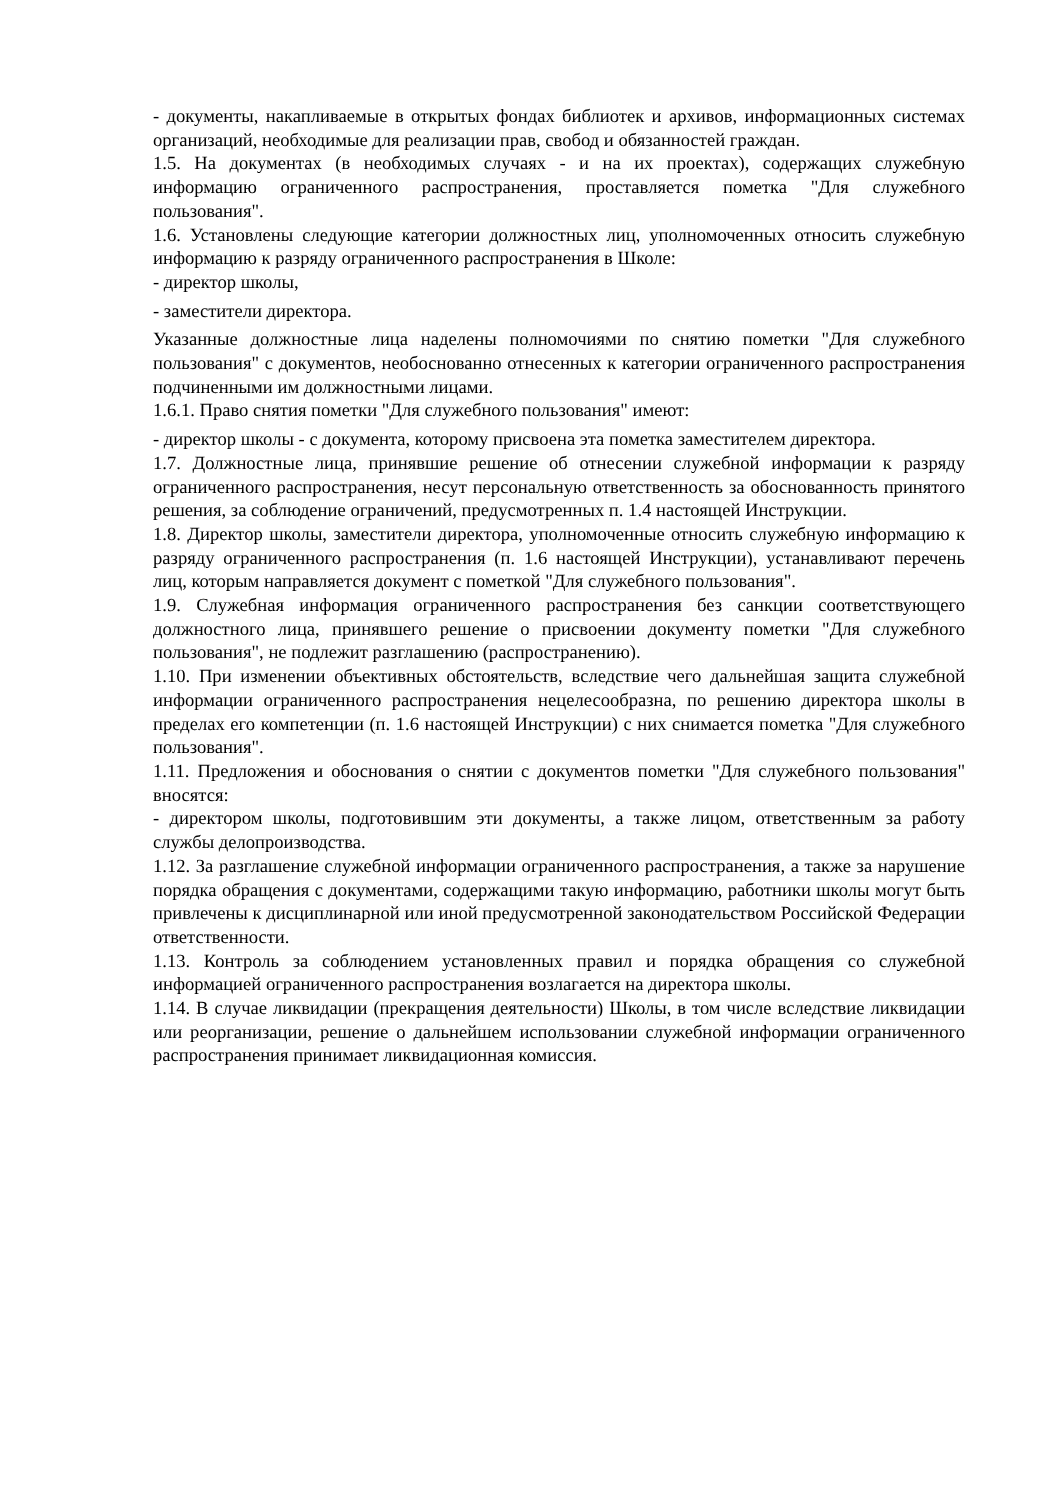- документы, накапливаемые в открытых фондах библиотек и архивов, информационных системах организаций, необходимые для реализации прав, свобод и обязанностей граждан.
1.5. На документах (в необходимых случаях - и на их проектах), содержащих служебную информацию ограниченного распространения, проставляется пометка "Для служебного пользования".
1.6. Установлены следующие категории должностных лиц, уполномоченных относить служебную информацию к разряду ограниченного распространения в Школе:
- директор школы,
- заместители директора.
Указанные должностные лица наделены полномочиями по снятию пометки "Для служебного пользования" с документов, необоснованно отнесенных к категории ограниченного распространения подчиненными им должностными лицами.
1.6.1. Право снятия пометки "Для служебного пользования" имеют:
- директор школы - с документа, которому присвоена эта пометка заместителем директора.
1.7. Должностные лица, принявшие решение об отнесении служебной информации к разряду ограниченного распространения, несут персональную ответственность за обоснованность принятого решения, за соблюдение ограничений, предусмотренных п. 1.4 настоящей Инструкции.
1.8. Директор школы, заместители директора, уполномоченные относить служебную информацию к разряду ограниченного распространения (п. 1.6 настоящей Инструкции), устанавливают перечень лиц, которым направляется документ с пометкой "Для служебного пользования".
1.9. Служебная информация ограниченного распространения без санкции соответствующего должностного лица, принявшего решение о присвоении документу пометки "Для служебного пользования", не подлежит разглашению (распространению).
1.10. При изменении объективных обстоятельств, вследствие чего дальнейшая защита служебной информации ограниченного распространения нецелесообразна, по решению директора школы в пределах его компетенции (п. 1.6 настоящей Инструкции) с них снимается пометка "Для служебного пользования".
1.11. Предложения и обоснования о снятии с документов пометки "Для служебного пользования" вносятся:
- директором школы, подготовившим эти документы, а также лицом, ответственным за работу службы делопроизводства.
1.12. За разглашение служебной информации ограниченного распространения, а также за нарушение порядка обращения с документами, содержащими такую информацию, работники школы могут быть привлечены к дисциплинарной или иной предусмотренной законодательством Российской Федерации ответственности.
1.13. Контроль за соблюдением установленных правил и порядка обращения со служебной информацией ограниченного распространения возлагается на директора школы.
1.14. В случае ликвидации (прекращения деятельности) Школы, в том числе вследствие ликвидации или реорганизации, решение о дальнейшем использовании служебной информации ограниченного распространения принимает ликвидационная комиссия.